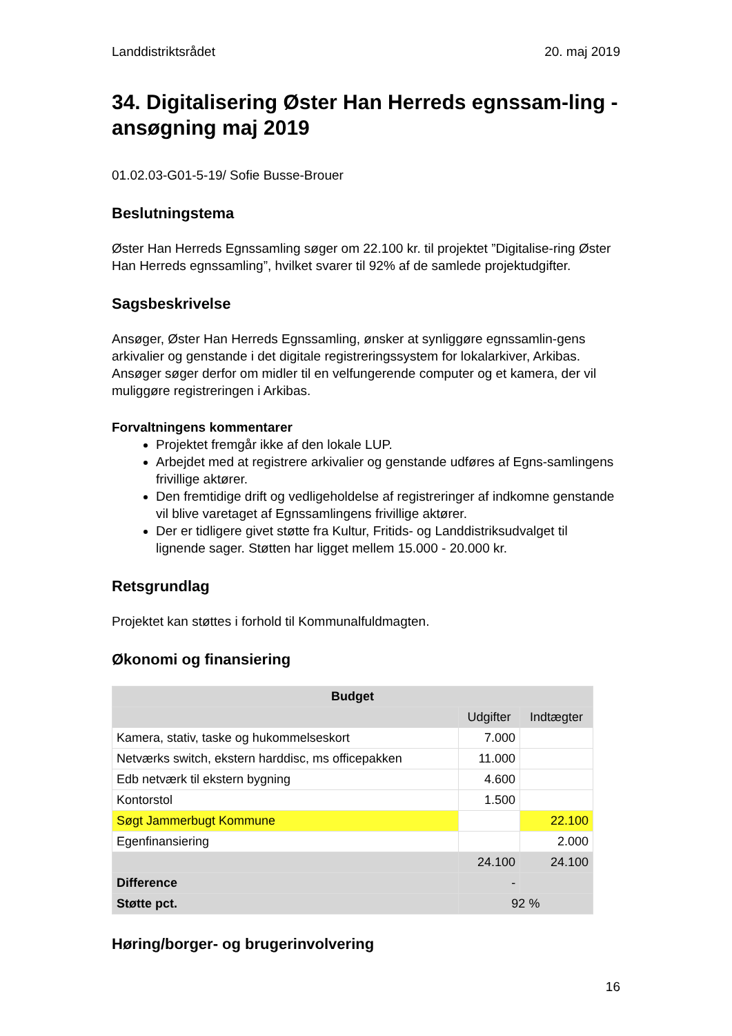Landdistriktsrådet 20. maj 2019
34. Digitalisering Øster Han Herreds egnssam-ling - ansøgning maj 2019
01.02.03-G01-5-19/ Sofie Busse-Brouer
Beslutningstema
Øster Han Herreds Egnssamling søger om 22.100 kr. til projektet ”Digitalise-ring Øster Han Herreds egnssamling”, hvilket svarer til 92% af de samlede projektudgifter.
Sagsbeskrivelse
Ansøger, Øster Han Herreds Egnssamling, ønsker at synliggøre egnssamlin-gens arkivalier og genstande i det digitale registreringssystem for lokalarkiver, Arkibas. Ansøger søger derfor om midler til en velfungerende computer og et kamera, der vil muliggøre registreringen i Arkibas.
Forvaltningens kommentarer
Projektet fremgår ikke af den lokale LUP.
Arbejdet med at registrere arkivalier og genstande udføres af Egns-samlingens frivillige aktører.
Den fremtidige drift og vedligeholdelse af registreringer af indkomne genstande vil blive varetaget af Egnssamlingens frivillige aktører.
Der er tidligere givet støtte fra Kultur, Fritids- og Landdistriksudvalget til lignende sager. Støtten har ligget mellem 15.000 - 20.000 kr.
Retsgrundlag
Projektet kan støttes i forhold til Kommunalfuldmagten.
Økonomi og finansiering
| Budget | | |
| --- | --- | --- |
| | Udgifter | Indtægter |
| Kamera, stativ, taske og hukommelseskort | 7.000 | |
| Netværks switch, ekstern harddisc, ms officepakken | 11.000 | |
| Edb netværk til ekstern bygning | 4.600 | |
| Kontorstol | 1.500 | |
| Søgt Jammerbugt Kommune | | 22.100 |
| Egenfinansiering | | 2.000 |
| | 24.100 | 24.100 |
| Difference | - | |
| Støtte pct. | 92 % | |
Høring/borger- og brugerinvolvering
16